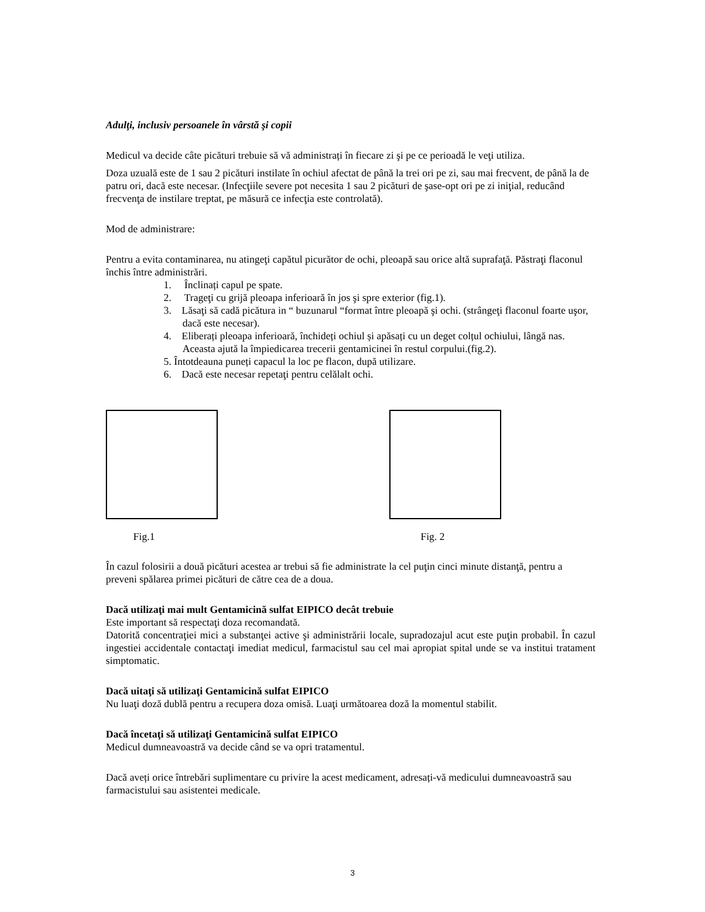Adulţi, inclusiv persoanele în vârstă şi copii
Medicul va decide câte picături trebuie să vă administrați în fiecare zi şi pe ce perioadă le veţi utiliza.
Doza uzuală este de 1 sau 2 picături instilate în ochiul afectat de până la trei ori pe zi, sau mai frecvent, de până la de patru ori, dacă este necesar. (Infecţiile severe pot necesita 1 sau 2 picături de şase-opt ori pe zi iniţial, reducând frecvenţa de instilare treptat, pe măsură ce infecţia este controlată).
Mod de administrare:
Pentru a evita contaminarea, nu atingeţi capătul picurător de ochi, pleoapă sau orice altă suprafaţă. Păstraţi flaconul închis între administrări.
1. Înclinați capul pe spate.
2. Trageţi cu grijă pleoapa inferioară în jos şi spre exterior (fig.1).
3. Lăsaţi să cadă picătura in “ buzunarul “format între pleoapă şi ochi. (strângeţi flaconul foarte uşor, dacă este necesar).
4. Eliberați pleoapa inferioară, închideți ochiul și apăsați cu un deget colțul ochiului, lângă nas. Aceasta ajută la împiedicarea trecerii gentamicinei în restul corpului.(fig.2).
5. Întotdeauna puneți capacul la loc pe flacon, după utilizare.
6. Dacă este necesar repetaţi pentru celălalt ochi.
Fig.1 Fig. 2
În cazul folosirii a două picături acestea ar trebui să fie administrate la cel puţin cinci minute distanţă, pentru a preveni spălarea primei picături de către cea de a doua.
Dacă utilizaţi mai mult Gentamicină sulfat EIPICO decât trebuie
Este important să respectaţi doza recomandată.
Datorită concentraţiei mici a substanţei active şi administrării locale, supradozajul acut este puţin probabil. În cazul ingestiei accidentale contactaţi imediat medicul, farmacistul sau cel mai apropiat spital unde se va institui tratament simptomatic.
Dacă uitaţi să utilizaţi Gentamicină sulfat EIPICO
Nu luaţi doză dublă pentru a recupera doza omisă. Luaţi următoarea doză la momentul stabilit.
Dacă încetaţi să utilizaţi Gentamicină sulfat EIPICO
Medicul dumneavoastră va decide când se va opri tratamentul.
Dacă aveți orice întrebări suplimentare cu privire la acest medicament, adresați-vă medicului dumneavoastră sau farmacistului sau asistentei medicale.
3